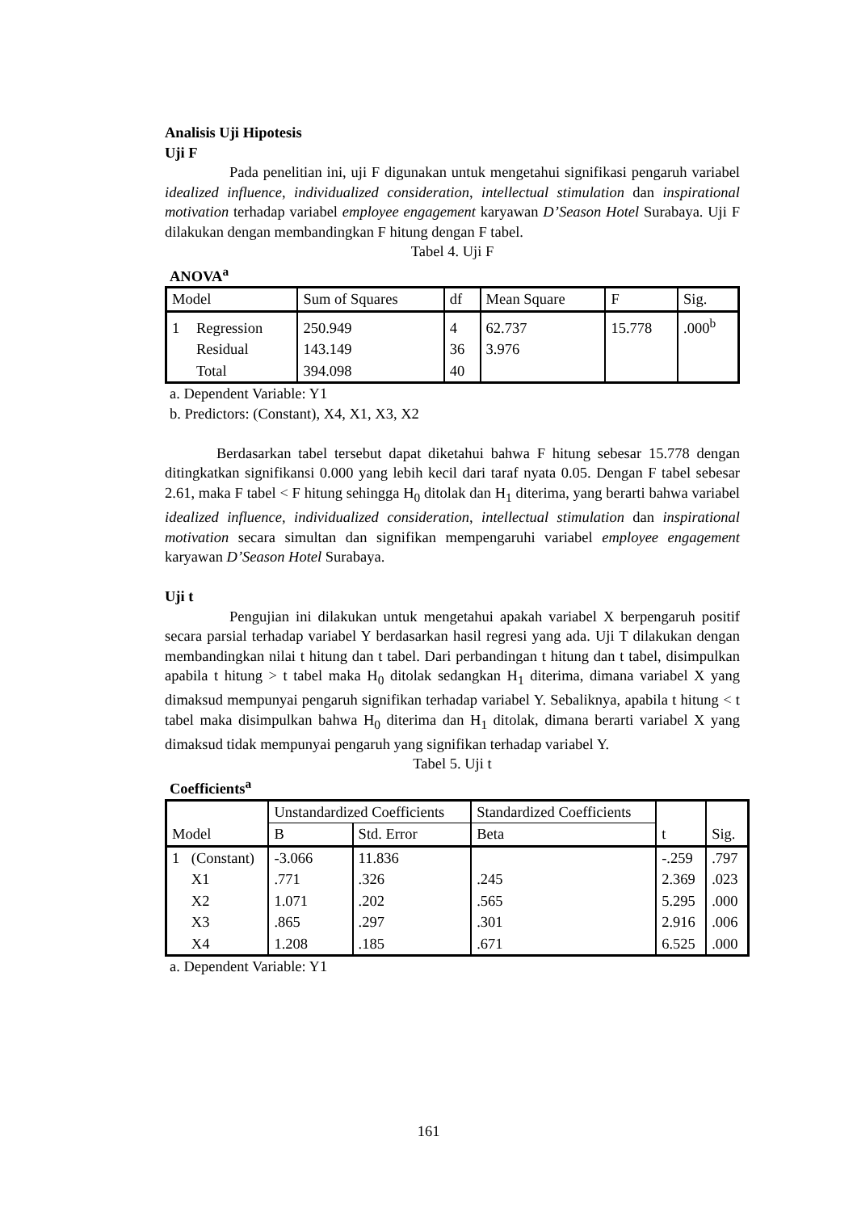Analisis Uji Hipotesis
Uji F
Pada penelitian ini, uji F digunakan untuk mengetahui signifikasi pengaruh variabel idealized influence, individualized consideration, intellectual stimulation dan inspirational motivation terhadap variabel employee engagement karyawan D’Season Hotel Surabaya. Uji F dilakukan dengan membandingkan F hitung dengan F tabel.
Tabel 4. Uji F
ANOVA<sup>a</sup>
| Model | | Sum of Squares | df | Mean Square | F | Sig. |
| 1 | Regression | 250.949 | 4 | 62.737 | 15.778 | .000<sup>b</sup> |
| | Residual | 143.149 | 36 | 3.976 | | |
| | Total | 394.098 | 40 | | | |
a. Dependent Variable: Y1
b. Predictors: (Constant), X4, X1, X3, X2
Berdasarkan tabel tersebut dapat diketahui bahwa F hitung sebesar 15.778 dengan ditingkatkan signifikansi 0.000 yang lebih kecil dari taraf nyata 0.05. Dengan F tabel sebesar 2.61, maka F tabel < F hitung sehingga H<sub>0</sub> ditolak dan H<sub>1</sub> diterima, yang berarti bahwa variabel idealized influence, individualized consideration, intellectual stimulation dan inspirational motivation secara simultan dan signifikan mempengaruhi variabel employee engagement karyawan D’Season Hotel Surabaya.
Uji t
Pengujian ini dilakukan untuk mengetahui apakah variabel X berpengaruh positif secara parsial terhadap variabel Y berdasarkan hasil regresi yang ada. Uji T dilakukan dengan membandingkan nilai t hitung dan t tabel. Dari perbandingan t hitung dan t tabel, disimpulkan apabila t hitung > t tabel maka H<sub>0</sub> ditolak sedangkan H<sub>1</sub> diterima, dimana variabel X yang dimaksud mempunyai pengaruh signifikan terhadap variabel Y. Sebaliknya, apabila t hitung < t tabel maka disimpulkan bahwa H<sub>0</sub> diterima dan H<sub>1</sub> ditolak, dimana berarti variabel X yang dimaksud tidak mempunyai pengaruh yang signifikan terhadap variabel Y.
Tabel 5. Uji t
Coefficients<sup>a</sup>
| Model | | Unstandardized Coefficients | | Standardized Coefficients | t | Sig. |
| | | B | Std. Error | Beta | | |
| 1 | (Constant) | -3.066 | 11.836 | | -.259 | .797 |
| | X1 | .771 | .326 | .245 | 2.369 | .023 |
| | X2 | 1.071 | .202 | .565 | 5.295 | .000 |
| | X3 | .865 | .297 | .301 | 2.916 | .006 |
| | X4 | 1.208 | .185 | .671 | 6.525 | .000 |
a. Dependent Variable: Y1
161